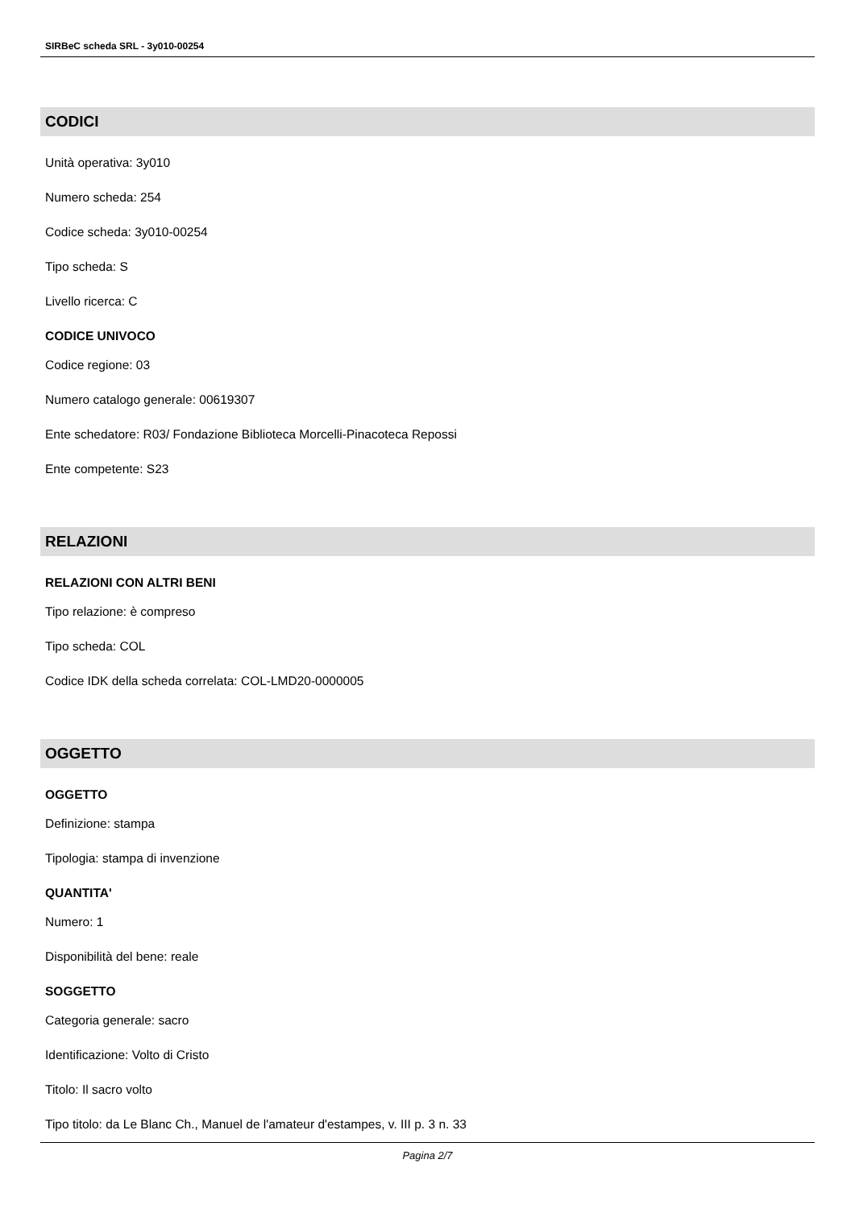SIRBeC scheda SRL - 3y010-00254
CODICI
Unità operativa: 3y010
Numero scheda: 254
Codice scheda: 3y010-00254
Tipo scheda: S
Livello ricerca: C
CODICE UNIVOCO
Codice regione: 03
Numero catalogo generale: 00619307
Ente schedatore: R03/ Fondazione Biblioteca Morcelli-Pinacoteca Repossi
Ente competente: S23
RELAZIONI
RELAZIONI CON ALTRI BENI
Tipo relazione: è compreso
Tipo scheda: COL
Codice IDK della scheda correlata: COL-LMD20-0000005
OGGETTO
OGGETTO
Definizione: stampa
Tipologia: stampa di invenzione
QUANTITA'
Numero: 1
Disponibilità del bene: reale
SOGGETTO
Categoria generale: sacro
Identificazione: Volto di Cristo
Titolo: Il sacro volto
Tipo titolo: da Le Blanc Ch., Manuel de l'amateur d'estampes, v. III p. 3 n. 33
Pagina 2/7